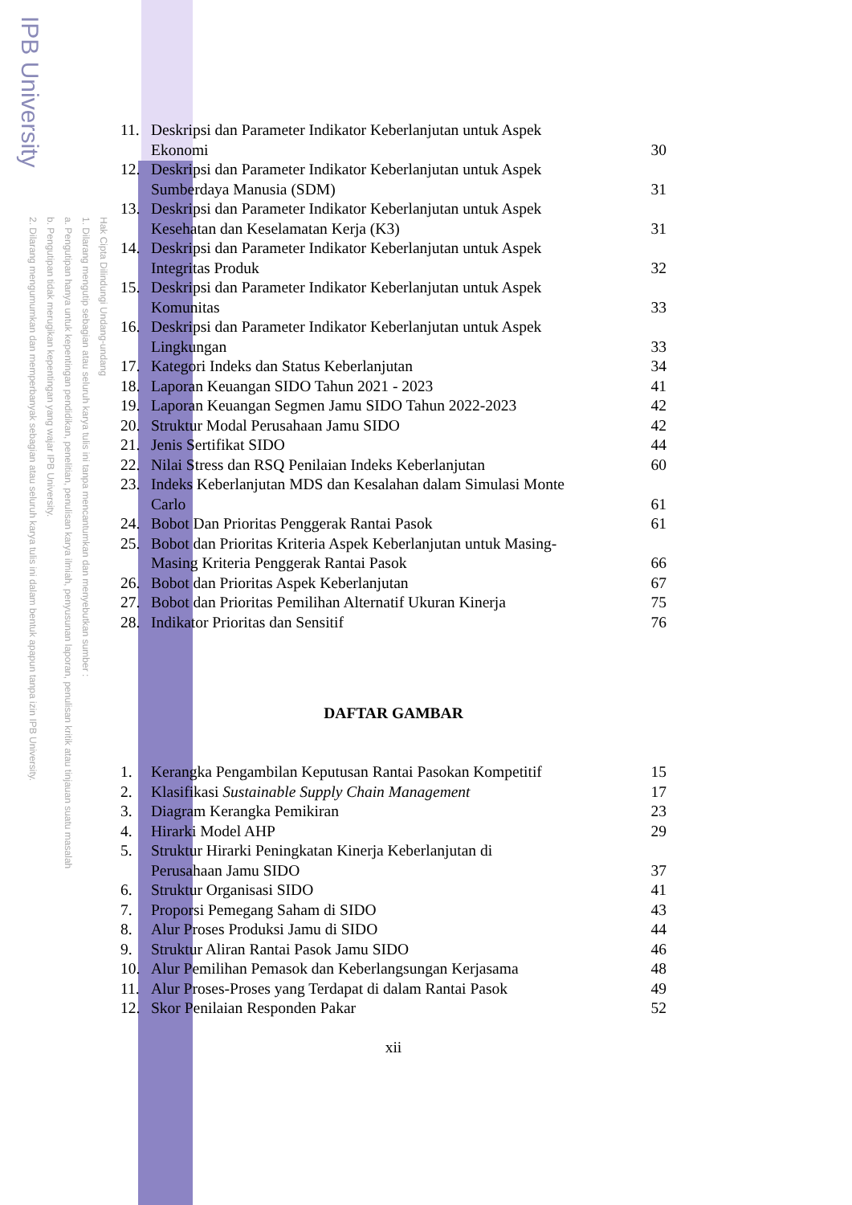IPB University
Hak Cipta Dilindungi Undang-undang
1. Dilarang mengutip sebagian atau seluruh karya tulis ini tanpa mencantumkan dan menyebutkan sumber :
a. Pengutipan hanya untuk kepentingan pendidikan, penelitian, penulisan karya ilmiah, penyusunan laporan, penulisan kritik atau tinjauan suatu masalah
b. Pengutipan tidak merugikan kepentingan yang wajar IPB University.
2. Dilarang mengumumkan dan memperbanyak sebagian atau seluruh karya tulis ini dalam bentuk apapun tanpa izin IPB University.
11. Deskripsi dan Parameter Indikator Keberlanjutan untuk Aspek
Ekonomi 30
12. Deskripsi dan Parameter Indikator Keberlanjutan untuk Aspek
Sumberdaya Manusia (SDM) 31
13. Deskripsi dan Parameter Indikator Keberlanjutan untuk Aspek
Kesehatan dan Keselamatan Kerja (K3) 31
14. Deskripsi dan Parameter Indikator Keberlanjutan untuk Aspek
Integritas Produk 32
15. Deskripsi dan Parameter Indikator Keberlanjutan untuk Aspek
Komunitas 33
16. Deskripsi dan Parameter Indikator Keberlanjutan untuk Aspek
Lingkungan 33
17. Kategori Indeks dan Status Keberlanjutan 34
18. Laporan Keuangan SIDO Tahun 2021 - 2023 41
19. Laporan Keuangan Segmen Jamu SIDO Tahun 2022-2023 42
20. Struktur Modal Perusahaan Jamu SIDO 42
21. Jenis Sertifikat SIDO 44
22. Nilai Stress dan RSQ Penilaian Indeks Keberlanjutan 60
23. Indeks Keberlanjutan MDS dan Kesalahan dalam Simulasi Monte
Carlo 61
24. Bobot Dan Prioritas Penggerak Rantai Pasok 61
25. Bobot dan Prioritas Kriteria Aspek Keberlanjutan untuk Masing-
Masing Kriteria Penggerak Rantai Pasok 66
26. Bobot dan Prioritas Aspek Keberlanjutan 67
27. Bobot dan Prioritas Pemilihan Alternatif Ukuran Kinerja 75
28. Indikator Prioritas dan Sensitif 76
DAFTAR GAMBAR
1. Kerangka Pengambilan Keputusan Rantai Pasokan Kompetitif 15
2. Klasifikasi Sustainable Supply Chain Management 17
3. Diagram Kerangka Pemikiran 23
4. Hirarki Model AHP 29
5. Struktur Hirarki Peningkatan Kinerja Keberlanjutan di
Perusahaan Jamu SIDO 37
6. Struktur Organisasi SIDO 41
7. Proporsi Pemegang Saham di SIDO 43
8. Alur Proses Produksi Jamu di SIDO 44
9. Struktur Aliran Rantai Pasok Jamu SIDO 46
10. Alur Pemilihan Pemasok dan Keberlangsungan Kerjasama 48
11. Alur Proses-Proses yang Terdapat di dalam Rantai Pasok 49
12. Skor Penilaian Responden Pakar 52
xii